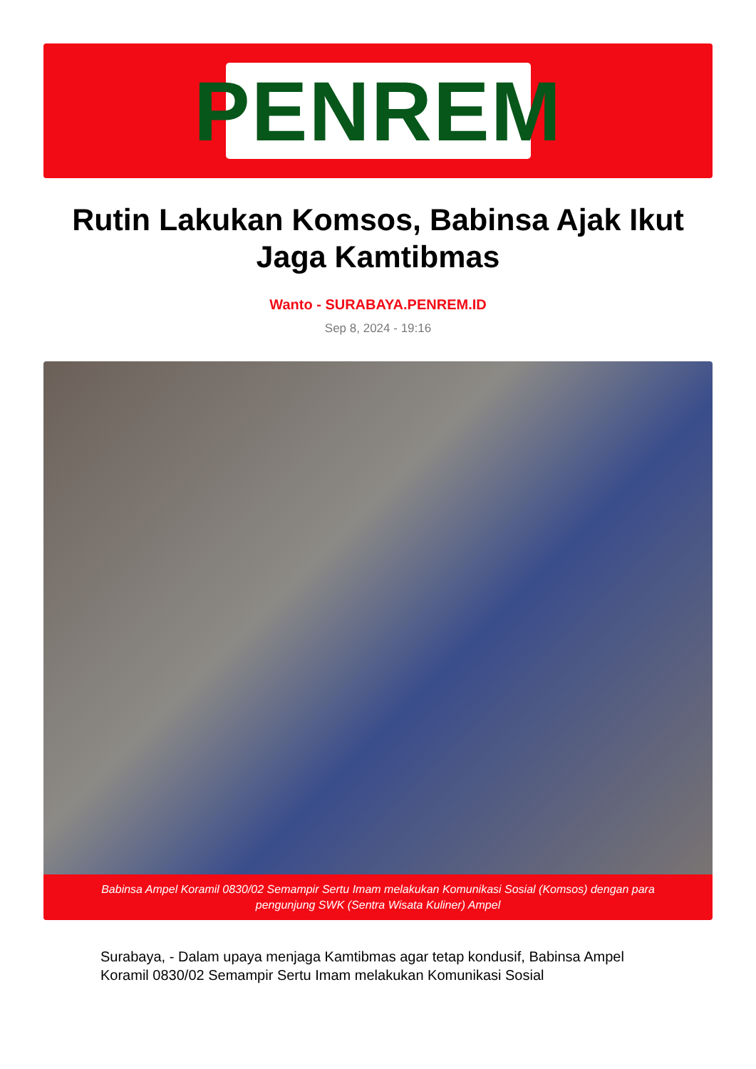PENREM
Rutin Lakukan Komsos, Babinsa Ajak Ikut Jaga Kamtibmas
Wanto - SURABAYA.PENREM.ID
Sep 8, 2024 - 19:16
Babinsa Ampel Koramil 0830/02 Semampir Sertu Imam melakukan Komunikasi Sosial (Komsos) dengan para pengunjung SWK (Sentra Wisata Kuliner) Ampel
Surabaya, - Dalam upaya menjaga Kamtibmas agar tetap kondusif, Babinsa Ampel Koramil 0830/02 Semampir Sertu Imam melakukan Komunikasi Sosial